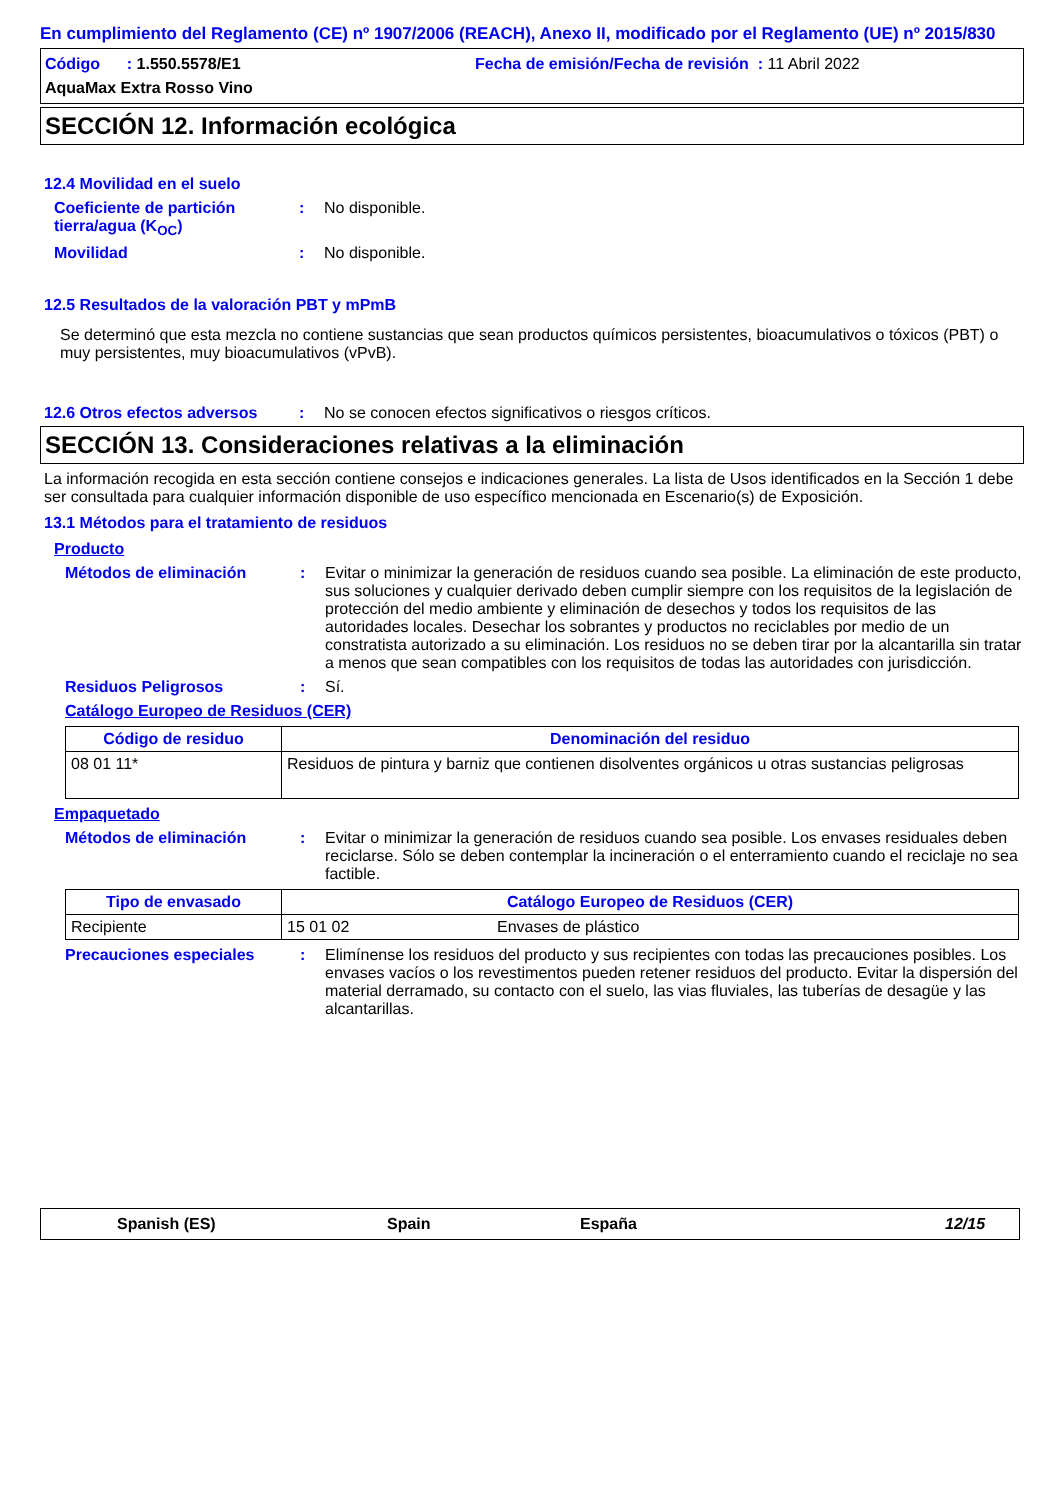En cumplimiento del Reglamento (CE) nº 1907/2006 (REACH), Anexo II, modificado por el Reglamento (UE) nº 2015/830
Código : 1.550.5578/E1 Fecha de emisión/Fecha de revisión : 11 Abril 2022
AquaMax Extra Rosso Vino
SECCIÓN 12. Información ecológica
12.4 Movilidad en el suelo
Coeficiente de partición tierra/agua (K<sub>OC</sub>)
: No disponible.
Movilidad : No disponible.
12.5 Resultados de la valoración PBT y mPmB
Se determinó que esta mezcla no contiene sustancias que sean productos químicos persistentes, bioacumulativos o tóxicos (PBT) o muy persistentes, muy bioacumulativos (vPvB).
12.6 Otros efectos adversos
: No se conocen efectos significativos o riesgos críticos.
SECCIÓN 13. Consideraciones relativas a la eliminación
La información recogida en esta sección contiene consejos e indicaciones generales. La lista de Usos identificados en la Sección 1 debe ser consultada para cualquier información disponible de uso específico mencionada en Escenario(s) de Exposición.
13.1 Métodos para el tratamiento de residuos
Producto
Métodos de eliminación : Evitar o minimizar la generación de residuos cuando sea posible. La eliminación de este producto, sus soluciones y cualquier derivado deben cumplir siempre con los requisitos de la legislación de protección del medio ambiente y eliminación de desechos y todos los requisitos de las autoridades locales. Desechar los sobrantes y productos no reciclables por medio de un constratista autorizado a su eliminación. Los residuos no se deben tirar por la alcantarilla sin tratar a menos que sean compatibles con los requisitos de todas las autoridades con jurisdicción.
Residuos Peligrosos : Sí.
Catálogo Europeo de Residuos (CER)
| Código de residuo | Denominación del residuo |
| --- | --- |
| 08 01 11* | Residuos de pintura y barniz que contienen disolventes orgánicos u otras sustancias peligrosas |
Empaquetado
Métodos de eliminación : Evitar o minimizar la generación de residuos cuando sea posible. Los envases residuales deben reciclarse. Sólo se deben contemplar la incineración o el enterramiento cuando el reciclaje no sea factible.
| Tipo de envasado | Catálogo Europeo de Residuos (CER) | |
| --- | --- | --- |
| Recipiente | 15 01 02 | Envases de plástico |
Precauciones especiales : Elimínense los residuos del producto y sus recipientes con todas las precauciones posibles. Los envases vacíos o los revestimentos pueden retener residuos del producto. Evitar la dispersión del material derramado, su contacto con el suelo, las vias fluviales, las tuberías de desagüe y las alcantarillas.
Spanish (ES) Spain España 12/15